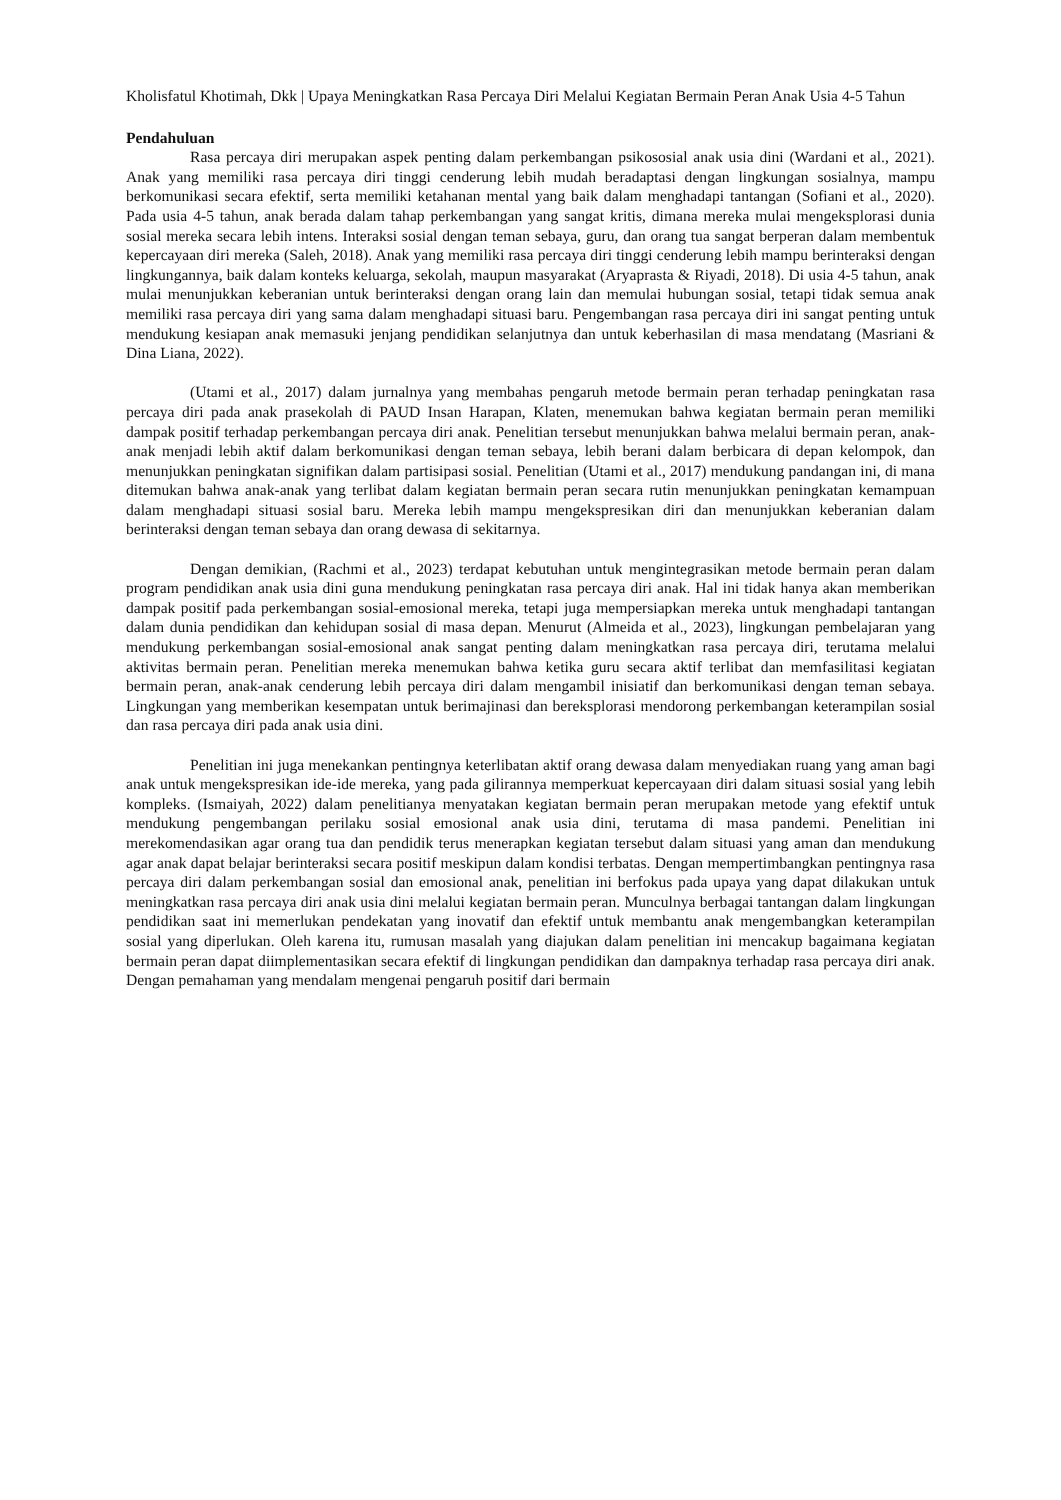Kholisfatul Khotimah, Dkk | Upaya Meningkatkan Rasa Percaya Diri Melalui Kegiatan Bermain Peran Anak Usia 4-5 Tahun
Pendahuluan
Rasa percaya diri merupakan aspek penting dalam perkembangan psikososial anak usia dini (Wardani et al., 2021). Anak yang memiliki rasa percaya diri tinggi cenderung lebih mudah beradaptasi dengan lingkungan sosialnya, mampu berkomunikasi secara efektif, serta memiliki ketahanan mental yang baik dalam menghadapi tantangan (Sofiani et al., 2020). Pada usia 4-5 tahun, anak berada dalam tahap perkembangan yang sangat kritis, dimana mereka mulai mengeksplorasi dunia sosial mereka secara lebih intens. Interaksi sosial dengan teman sebaya, guru, dan orang tua sangat berperan dalam membentuk kepercayaan diri mereka (Saleh, 2018). Anak yang memiliki rasa percaya diri tinggi cenderung lebih mampu berinteraksi dengan lingkungannya, baik dalam konteks keluarga, sekolah, maupun masyarakat (Aryaprasta & Riyadi, 2018). Di usia 4-5 tahun, anak mulai menunjukkan keberanian untuk berinteraksi dengan orang lain dan memulai hubungan sosial, tetapi tidak semua anak memiliki rasa percaya diri yang sama dalam menghadapi situasi baru. Pengembangan rasa percaya diri ini sangat penting untuk mendukung kesiapan anak memasuki jenjang pendidikan selanjutnya dan untuk keberhasilan di masa mendatang (Masriani & Dina Liana, 2022).
(Utami et al., 2017) dalam jurnalnya yang membahas pengaruh metode bermain peran terhadap peningkatan rasa percaya diri pada anak prasekolah di PAUD Insan Harapan, Klaten, menemukan bahwa kegiatan bermain peran memiliki dampak positif terhadap perkembangan percaya diri anak. Penelitian tersebut menunjukkan bahwa melalui bermain peran, anak-anak menjadi lebih aktif dalam berkomunikasi dengan teman sebaya, lebih berani dalam berbicara di depan kelompok, dan menunjukkan peningkatan signifikan dalam partisipasi sosial. Penelitian (Utami et al., 2017) mendukung pandangan ini, di mana ditemukan bahwa anak-anak yang terlibat dalam kegiatan bermain peran secara rutin menunjukkan peningkatan kemampuan dalam menghadapi situasi sosial baru. Mereka lebih mampu mengekspresikan diri dan menunjukkan keberanian dalam berinteraksi dengan teman sebaya dan orang dewasa di sekitarnya.
Dengan demikian, (Rachmi et al., 2023) terdapat kebutuhan untuk mengintegrasikan metode bermain peran dalam program pendidikan anak usia dini guna mendukung peningkatan rasa percaya diri anak. Hal ini tidak hanya akan memberikan dampak positif pada perkembangan sosial-emosional mereka, tetapi juga mempersiapkan mereka untuk menghadapi tantangan dalam dunia pendidikan dan kehidupan sosial di masa depan. Menurut (Almeida et al., 2023), lingkungan pembelajaran yang mendukung perkembangan sosial-emosional anak sangat penting dalam meningkatkan rasa percaya diri, terutama melalui aktivitas bermain peran. Penelitian mereka menemukan bahwa ketika guru secara aktif terlibat dan memfasilitasi kegiatan bermain peran, anak-anak cenderung lebih percaya diri dalam mengambil inisiatif dan berkomunikasi dengan teman sebaya. Lingkungan yang memberikan kesempatan untuk berimajinasi dan bereksplorasi mendorong perkembangan keterampilan sosial dan rasa percaya diri pada anak usia dini.
Penelitian ini juga menekankan pentingnya keterlibatan aktif orang dewasa dalam menyediakan ruang yang aman bagi anak untuk mengekspresikan ide-ide mereka, yang pada gilirannya memperkuat kepercayaan diri dalam situasi sosial yang lebih kompleks. (Ismaiyah, 2022) dalam penelitianya menyatakan kegiatan bermain peran merupakan metode yang efektif untuk mendukung pengembangan perilaku sosial emosional anak usia dini, terutama di masa pandemi. Penelitian ini merekomendasikan agar orang tua dan pendidik terus menerapkan kegiatan tersebut dalam situasi yang aman dan mendukung agar anak dapat belajar berinteraksi secara positif meskipun dalam kondisi terbatas. Dengan mempertimbangkan pentingnya rasa percaya diri dalam perkembangan sosial dan emosional anak, penelitian ini berfokus pada upaya yang dapat dilakukan untuk meningkatkan rasa percaya diri anak usia dini melalui kegiatan bermain peran. Munculnya berbagai tantangan dalam lingkungan pendidikan saat ini memerlukan pendekatan yang inovatif dan efektif untuk membantu anak mengembangkan keterampilan sosial yang diperlukan. Oleh karena itu, rumusan masalah yang diajukan dalam penelitian ini mencakup bagaimana kegiatan bermain peran dapat diimplementasikan secara efektif di lingkungan pendidikan dan dampaknya terhadap rasa percaya diri anak. Dengan pemahaman yang mendalam mengenai pengaruh positif dari bermain